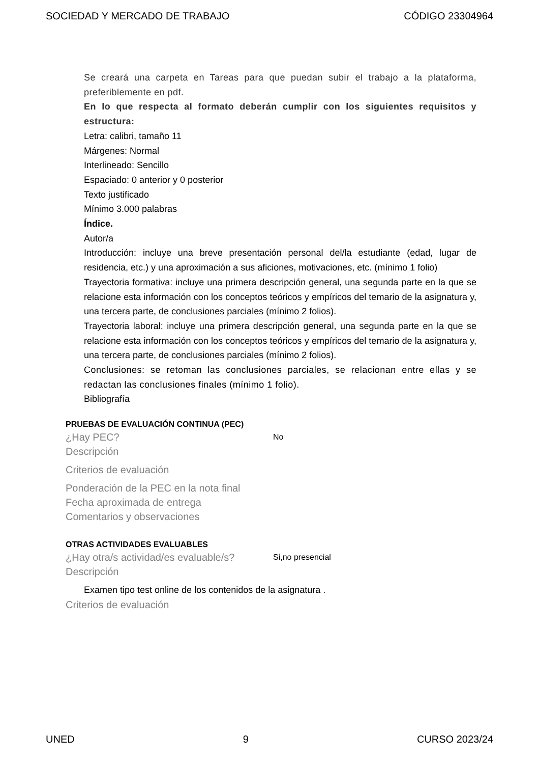SOCIEDAD Y MERCADO DE TRABAJO CÓDIGO 23304964
Se creará una carpeta en Tareas para que puedan subir el trabajo a la plataforma, preferiblemente en pdf.
En lo que respecta al formato deberán cumplir con los siguientes requisitos y estructura:
Letra: calibri, tamaño 11
Márgenes: Normal
Interlineado: Sencillo
Espaciado: 0 anterior y 0 posterior
Texto justificado
Mínimo 3.000 palabras
Índice.
Autor/a
Introducción: incluye una breve presentación personal del/la estudiante (edad, lugar de residencia, etc.) y una aproximación a sus aficiones, motivaciones, etc. (mínimo 1 folio)
Trayectoria formativa: incluye una primera descripción general, una segunda parte en la que se relacione esta información con los conceptos teóricos y empíricos del temario de la asignatura y, una tercera parte, de conclusiones parciales (mínimo 2 folios).
Trayectoria laboral: incluye una primera descripción general, una segunda parte en la que se relacione esta información con los conceptos teóricos y empíricos del temario de la asignatura y, una tercera parte, de conclusiones parciales (mínimo 2 folios).
Conclusiones: se retoman las conclusiones parciales, se relacionan entre ellas y se redactan las conclusiones finales (mínimo 1 folio).
Bibliografía
PRUEBAS DE EVALUACIÓN CONTINUA (PEC)
¿Hay PEC? No
Descripción
Criterios de evaluación
Ponderación de la PEC en la nota final
Fecha aproximada de entrega
Comentarios y observaciones
OTRAS ACTIVIDADES EVALUABLES
¿Hay otra/s actividad/es evaluable/s? Si,no presencial
Descripción
Examen tipo test online de los contenidos de la asignatura .
Criterios de evaluación
UNED 9 CURSO 2023/24